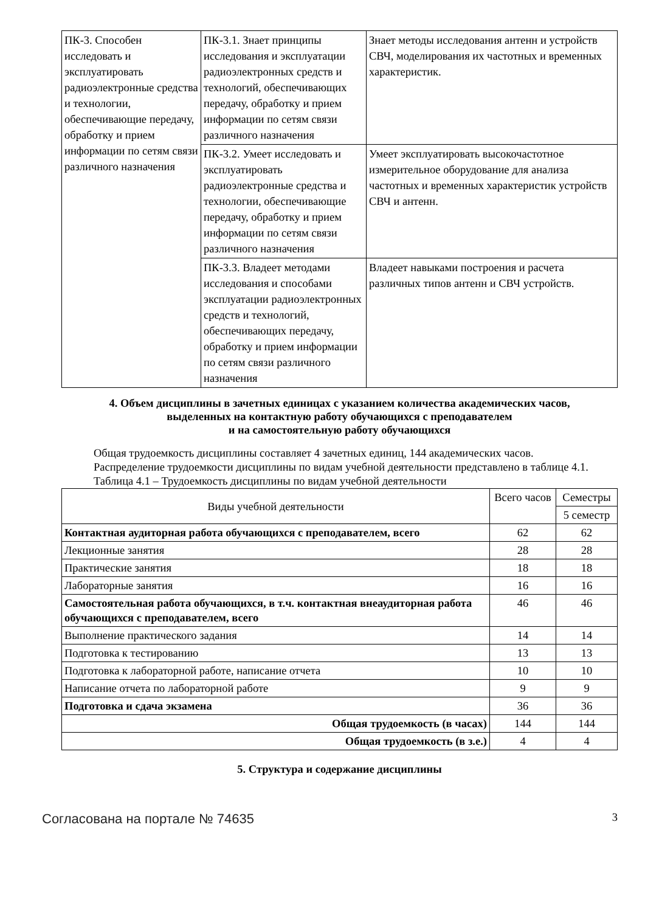| ПК-3. Способен исследовать и эксплуатировать радиоэлектронные средства и технологии, обеспечивающие передачу, обработку и прием информации по сетям связи различного назначения | ПК-3.1. Знает принципы исследования и эксплуатации радиоэлектронных средств и технологий, обеспечивающих передачу, обработку и прием информации по сетям связи различного назначения | Знает методы исследования антенн и устройств СВЧ, моделирования их частотных и временных характеристик. |
| | ПК-3.2. Умеет исследовать и эксплуатировать радиоэлектронные средства и технологии, обеспечивающие передачу, обработку и прием информации по сетям связи различного назначения | Умеет эксплуатировать высокочастотное измерительное оборудование для анализа частотных и временных характеристик устройств СВЧ и антенн. |
| | ПК-3.3. Владеет методами исследования и способами эксплуатации радиоэлектронных средств и технологий, обеспечивающих передачу, обработку и прием информации по сетям связи различного назначения | Владеет навыками построения и расчета различных типов антенн и СВЧ устройств. |
4. Объем дисциплины в зачетных единицах с указанием количества академических часов,
выделенных на контактную работу обучающихся с преподавателем
и на самостоятельную работу обучающихся
Общая трудоемкость дисциплины составляет 4 зачетных единиц, 144 академических часов.
Распределение трудоемкости дисциплины по видам учебной деятельности представлено в таблице 4.1.
Таблица 4.1 – Трудоемкость дисциплины по видам учебной деятельности
| Виды учебной деятельности | Всего часов | Семестры |
| --- | --- | --- |
| | | 5 семестр |
| Контактная аудиторная работа обучающихся с преподавателем, всего | 62 | 62 |
| Лекционные занятия | 28 | 28 |
| Практические занятия | 18 | 18 |
| Лабораторные занятия | 16 | 16 |
| Самостоятельная работа обучающихся, в т.ч. контактная внеаудиторная работа обучающихся с преподавателем, всего | 46 | 46 |
| Выполнение практического задания | 14 | 14 |
| Подготовка к тестированию | 13 | 13 |
| Подготовка к лабораторной работе, написание отчета | 10 | 10 |
| Написание отчета по лабораторной работе | 9 | 9 |
| Подготовка и сдача экзамена | 36 | 36 |
| Общая трудоемкость (в часах) | 144 | 144 |
| Общая трудоемкость (в з.е.) | 4 | 4 |
5. Структура и содержание дисциплины
Согласована на портале № 74635 3